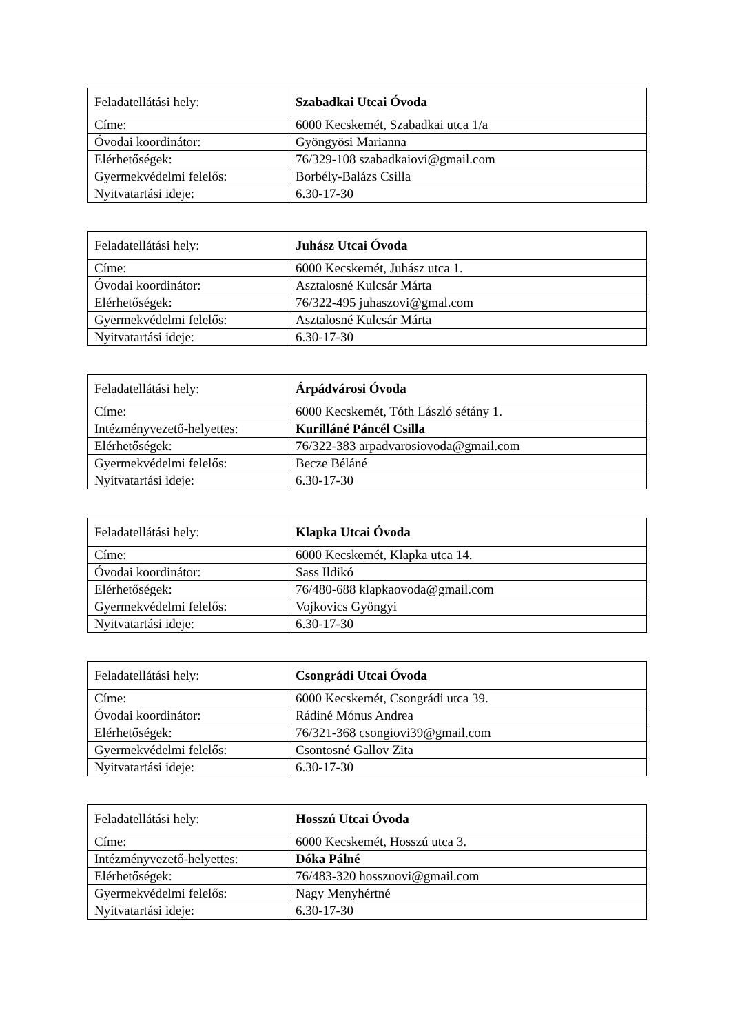| Feladatellátási hely: | Szabadkai Utcai Óvoda |
| Címe: | 6000 Kecskemét, Szabadkai utca 1/a |
| Óvodai koordinátor: | Gyöngyösi Marianna |
| Elérhetőségek: | 76/329-108 szabadkaiovi@gmail.com |
| Gyermekvédelmi felelős: | Borbély-Balázs Csilla |
| Nyitvatartási ideje: | 6.30-17-30 |
| Feladatellátási hely: | Juhász Utcai Óvoda |
| Címe: | 6000 Kecskemét, Juhász utca 1. |
| Óvodai koordinátor: | Asztalosné Kulcsár Márta |
| Elérhetőségek: | 76/322-495 juhaszovi@gmal.com |
| Gyermekvédelmi felelős: | Asztalosné Kulcsár Márta |
| Nyitvatartási ideje: | 6.30-17-30 |
| Feladatellátási hely: | Árpádvárosi Óvoda |
| Címe: | 6000 Kecskemét, Tóth László sétány 1. |
| Intézményvezető-helyettes: | Kurilláné Páncél Csilla |
| Elérhetőségek: | 76/322-383 arpadvarosiovoda@gmail.com |
| Gyermekvédelmi felelős: | Becze Béláné |
| Nyitvatartási ideje: | 6.30-17-30 |
| Feladatellátási hely: | Klapka Utcai Óvoda |
| Címe: | 6000 Kecskemét, Klapka utca 14. |
| Óvodai koordinátor: | Sass Ildikó |
| Elérhetőségek: | 76/480-688 klapkaovoda@gmail.com |
| Gyermekvédelmi felelős: | Vojkovics Gyöngyi |
| Nyitvatartási ideje: | 6.30-17-30 |
| Feladatellátási hely: | Csongrádi Utcai Óvoda |
| Címe: | 6000 Kecskemét, Csongrádi utca 39. |
| Óvodai koordinátor: | Rádiné Mónus Andrea |
| Elérhetőségek: | 76/321-368 csongiovi39@gmail.com |
| Gyermekvédelmi felelős: | Csontosné Gallov Zita |
| Nyitvatartási ideje: | 6.30-17-30 |
| Feladatellátási hely: | Hosszú Utcai Óvoda |
| Címe: | 6000 Kecskemét, Hosszú utca 3. |
| Intézményvezető-helyettes: | Dóka Pálné |
| Elérhetőségek: | 76/483-320 hosszuovi@gmail.com |
| Gyermekvédelmi felelős: | Nagy Menyhértné |
| Nyitvatartási ideje: | 6.30-17-30 |